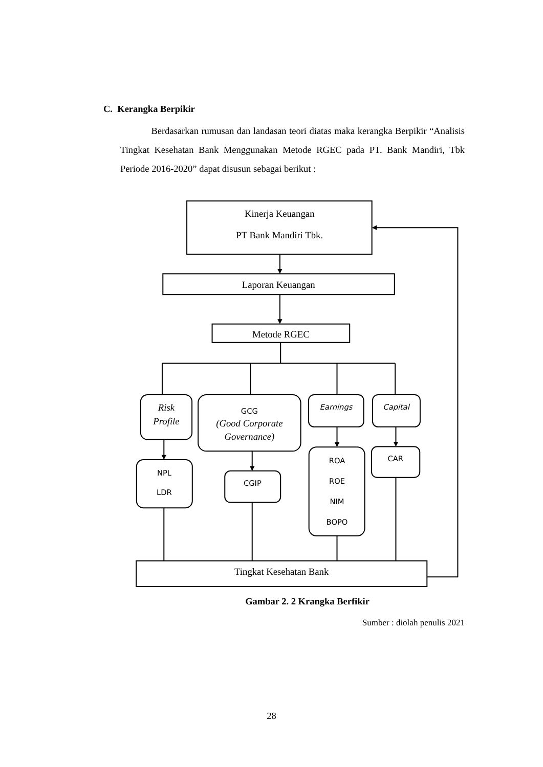C. Kerangka Berpikir
Berdasarkan rumusan dan landasan teori diatas maka kerangka Berpikir “Analisis Tingkat Kesehatan Bank Menggunakan Metode RGEC pada PT. Bank Mandiri, Tbk Periode 2016-2020” dapat disusun sebagai berikut :
Kinerja Keuangan
PT Bank Mandiri Tbk.
Laporan Keuangan
Metode RGEC
Risk
Profile
GCG
(Good Corporate
Governance)
Earnings
Capital
NPL
LDR
CGIP
ROA
ROE
NIM
BOPO
CAR
Tingkat Kesehatan Bank
Gambar 2. 2 Krangka Berfikir
Sumber : diolah penulis 2021
28